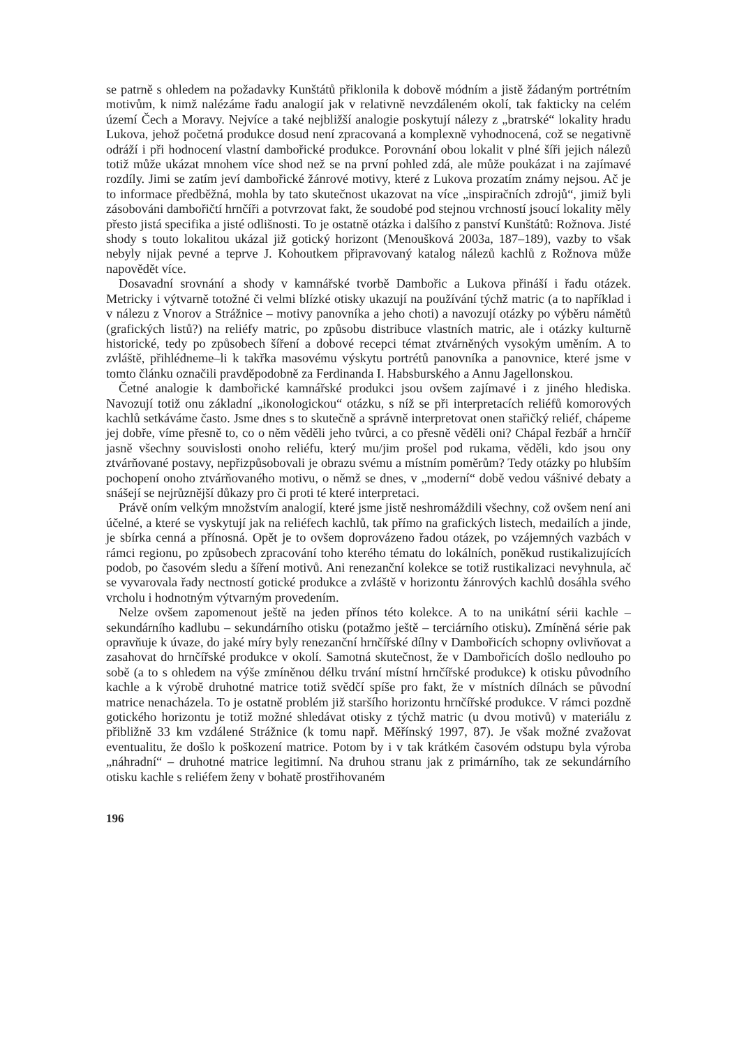se patrně s ohledem na požadavky Kunštátů přiklonila k dobově módním a jistě žádaným portrétním motivům, k nimž nalézáme řadu analogií jak v relativně nevzdáleném okolí, tak fakticky na celém území Čech a Moravy. Nejvíce a také nejbližší analogie poskytují nálezy z „bratrské“ lokality hradu Lukova, jehož početná produkce dosud není zpracovaná a komplexně vyhodnocená, což se negativně odráží i při hodnocení vlastní dambořické produkce. Porovnání obou lokalit v plné šíři jejich nálezů totiž může ukázat mnohem více shod než se na první pohled zdá, ale může poukázat i na zajímavé rozdíly. Jimi se zatím jeví dambořické žánrové motivy, které z Lukova prozatím známy nejsou. Ač je to informace předběžná, mohla by tato skutečnost ukazovat na více „inspiračních zdrojů“, jimiž byli zásobováni dambořičtí hrnčíři a potvrzovat fakt, že soudobé pod stejnou vrchností jsoucí lokality měly přesto jistá specifika a jisté odlišnosti. To je ostatně otázka i dalšího z panství Kunštátů: Rožnova. Jisté shody s touto lokalitou ukázal již gotický horizont (Menoušková 2003a, 187–189), vazby to však nebyly nijak pevné a teprve J. Kohoutkem připravovaný katalog nálezů kachlů z Rožnova může napovědět více.
Dosavadní srovnání a shody v kamnářské tvorbě Dambořic a Lukova přináší i řadu otázek. Metricky i výtvarně totožné či velmi blízké otisky ukazují na používání týchž matric (a to například i v nálezu z Vnorov a Strážnice – motivy panovníka a jeho choti) a navozují otázky po výběru námětů (grafických listů?) na reliéfy matric, po způsobu distribuce vlastních matric, ale i otázky kulturně historické, tedy po způsobech šíření a dobové recepci témat ztvárněných vysokým uměním. A to zvláště, přihlédneme–li k takřka masovému výskytu portrétů panovníka a panovnice, které jsme v tomto článku označili pravděpodobně za Ferdinanda I. Habsburského a Annu Jagellonskou.
Četné analogie k dambořické kamnářské produkci jsou ovšem zajímavé i z jiného hlediska. Navozují totiž onu základní „ikonologickou“ otázku, s níž se při interpretacích reliéfů komorových kachlů setkáváme často. Jsme dnes s to skutečně a správně interpretovat onen stařičký reliéf, chápeme jej dobře, víme přesně to, co o něm věděli jeho tvůrci, a co přesně věděli oni? Chápal řezbář a hrnčíř jasně všechny souvislosti onoho reliéfu, který mu/jim prošel pod rukama, věděli, kdo jsou ony ztvárňované postavy, nepřizpůsobovali je obrazu svému a místním poměrům? Tedy otázky po hlubším pochopení onoho ztvárňovaného motivu, o němž se dnes, v „moderní“ době vedou vášnivé debaty a snášejí se nejrůznější důkazy pro či proti té které interpretaci.
Právě oním velkým množstvím analogií, které jsme jistě neshromáždili všechny, což ovšem není ani účelné, a které se vyskytují jak na reliéfech kachlů, tak přímo na grafických listech, medailích a jinde, je sbírka cenná a přínosná. Opět je to ovšem doprovázeno řadou otázek, po vzájemných vazbách v rámci regionu, po způsobech zpracování toho kterého tématu do lokálních, poněkud rustikalizujících podob, po časovém sledu a šíření motivů. Ani renezanční kolekce se totiž rustikalizaci nevyhnula, ač se vyvarovala řady nectností gotické produkce a zvláště v horizontu žánrových kachlů dosáhla svého vrcholu i hodnotným výtvarným provedením.
Nelze ovšem zapomenout ještě na jeden přínos této kolekce. A to na unikátní sérii kachle – sekundárního kadlubu – sekundárního otisku (potažmo ještě – terciárního otisku). Zmíněná série pak opravňuje k úvaze, do jaké míry byly renezanční hrnčířské dílny v Dambořicích schopny ovlivňovat a zasahovat do hrnčířské produkce v okolí. Samotná skutečnost, že v Dambořicích došlo nedlouho po sobě (a to s ohledem na výše zmíněnou délku trvání místní hrnčířské produkce) k otisku původního kachle a k výrobě druhotné matrice totiž svědčí spíše pro fakt, že v místních dílnách se původní matrice nenacházela. To je ostatně problém již staršího horizontu hrnčířské produkce. V rámci pozdně gotického horizontu je totiž možné shledávat otisky z týchž matric (u dvou motivů) v materiálu z přibližně 33 km vzdálené Strážnice (k tomu např. Měřínský 1997, 87). Je však možné zvažovat eventualitu, že došlo k poškození matrice. Potom by i v tak krátkém časovém odstupu byla výroba „náhradní“ – druhotné matrice legitimní. Na druhou stranu jak z primárního, tak ze sekundárního otisku kachle s reliéfem ženy v bohatě prostřihovaném
196